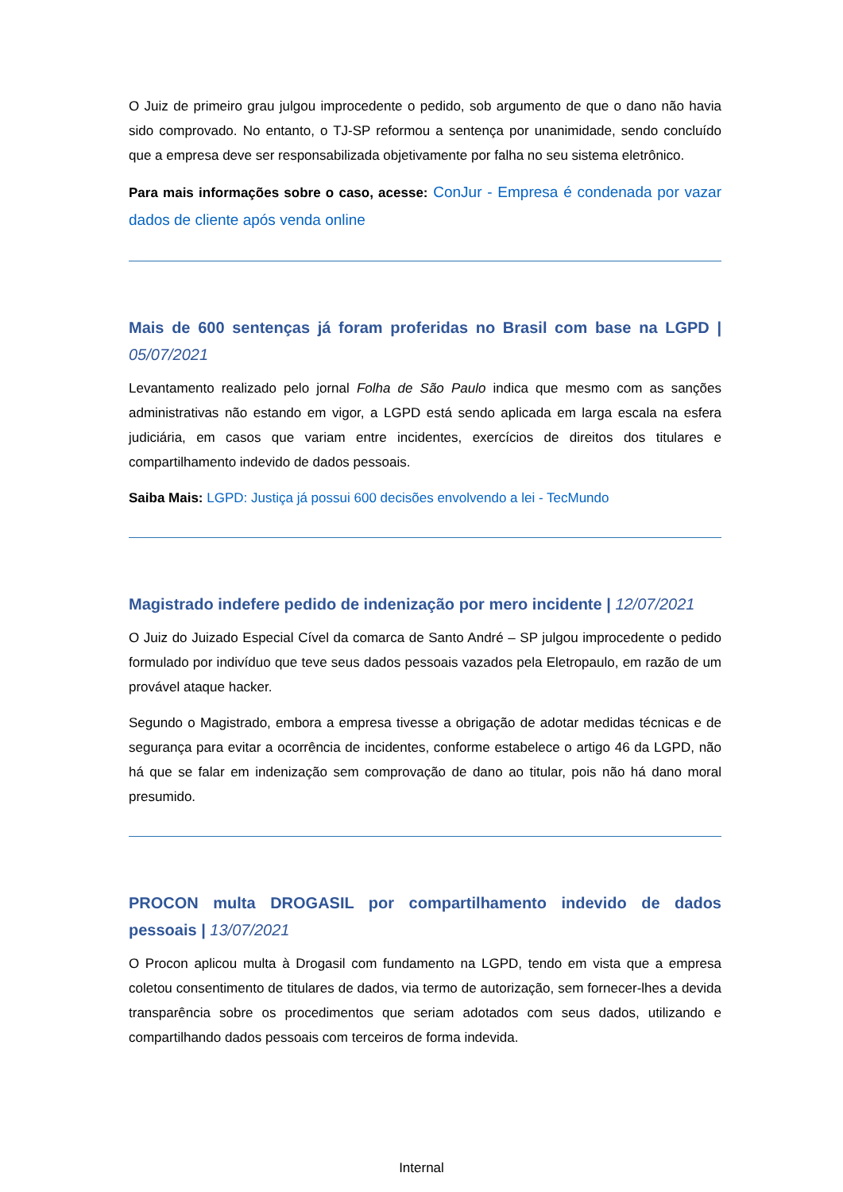O Juiz de primeiro grau julgou improcedente o pedido, sob argumento de que o dano não havia sido comprovado. No entanto, o TJ-SP reformou a sentença por unanimidade, sendo concluído que a empresa deve ser responsabilizada objetivamente por falha no seu sistema eletrônico.
Para mais informações sobre o caso, acesse: ConJur - Empresa é condenada por vazar dados de cliente após venda online
Mais de 600 sentenças já foram proferidas no Brasil com base na LGPD | 05/07/2021
Levantamento realizado pelo jornal Folha de São Paulo indica que mesmo com as sanções administrativas não estando em vigor, a LGPD está sendo aplicada em larga escala na esfera judiciária, em casos que variam entre incidentes, exercícios de direitos dos titulares e compartilhamento indevido de dados pessoais.
Saiba Mais: LGPD: Justiça já possui 600 decisões envolvendo a lei - TecMundo
Magistrado indefere pedido de indenização por mero incidente | 12/07/2021
O Juiz do Juizado Especial Cível da comarca de Santo André – SP julgou improcedente o pedido formulado por indivíduo que teve seus dados pessoais vazados pela Eletropaulo, em razão de um provável ataque hacker.
Segundo o Magistrado, embora a empresa tivesse a obrigação de adotar medidas técnicas e de segurança para evitar a ocorrência de incidentes, conforme estabelece o artigo 46 da LGPD, não há que se falar em indenização sem comprovação de dano ao titular, pois não há dano moral presumido.
PROCON multa DROGASIL por compartilhamento indevido de dados pessoais | 13/07/2021
O Procon aplicou multa à Drogasil com fundamento na LGPD, tendo em vista que a empresa coletou consentimento de titulares de dados, via termo de autorização, sem fornecer-lhes a devida transparência sobre os procedimentos que seriam adotados com seus dados, utilizando e compartilhando dados pessoais com terceiros de forma indevida.
Internal